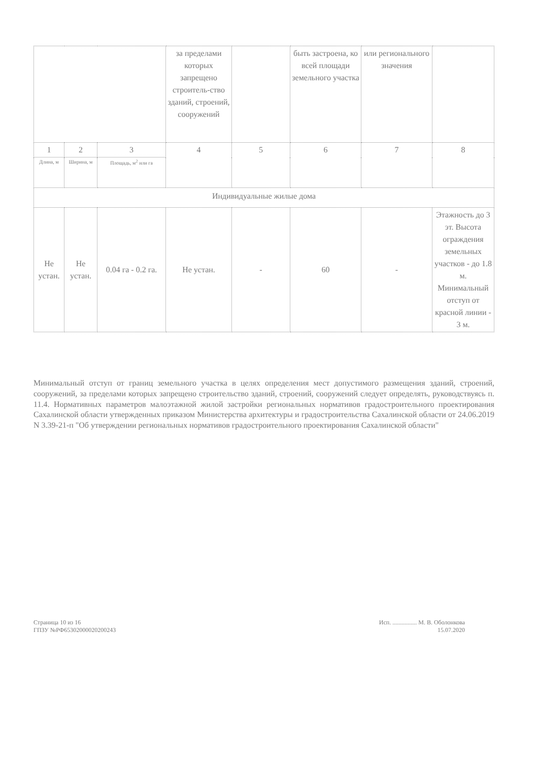| | | | за пределами которых запрещено строитель-ство зданий, строений, сооружений | | быть застроена, ко всей площади земельного участка | или регионального значения | |
| 1 | 2 | 3 | 4 | 5 | 6 | 7 | 8 |
| Длина, м | Ширина, м | Площадь, м<sup>2</sup> или га | | | | | |
| Индивидуальные жилые дома | | | | | | | |
| Не устан. | Не устан. | 0.04 га - 0.2 га. | Не устан. | - | 60 | - | Этажность до 3 эт. Высота ограждения земельных участков - до 1.8 м. Минимальный отступ от красной линии - 3 м. |
Минимальный отступ от границ земельного участка в целях определения мест допустимого размещения зданий, строений, сооружений, за пределами которых запрещено строительство зданий, строений, сооружений следует определять, руководствуясь п. 11.4. Нормативных параметров малоэтажной жилой застройки региональных нормативов градостроительного проектирования Сахалинской области утвержденных приказом Министерства архитектуры и градостроительства Сахалинской области от 24.06.2019 N 3.39-21-п "Об утверждении региональных нормативов градостроительного проектирования Сахалинской области"
Страница 10 из 16
ГПЗУ №РФ65302000020200243
Исп. ................ М. В. Оболонкова
15.07.2020